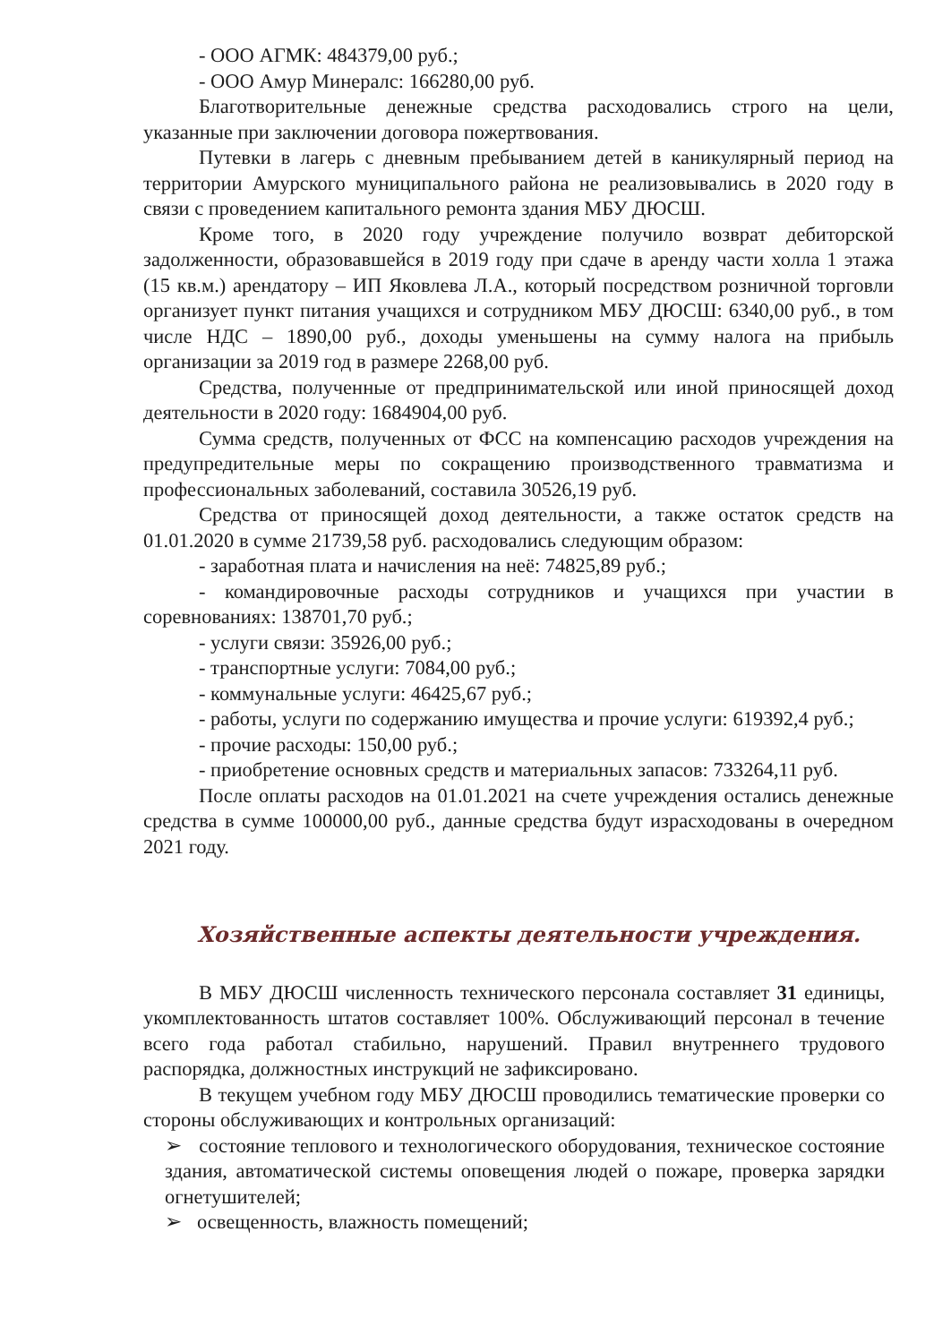- ООО АГМК: 484379,00 руб.;
- ООО Амур Минералс: 166280,00 руб.
Благотворительные денежные средства расходовались строго на цели, указанные при заключении договора пожертвования.
Путевки в лагерь с дневным пребыванием детей в каникулярный период на территории Амурского муниципального района не реализовывались в 2020 году в связи с проведением капитального ремонта здания МБУ ДЮСШ.
Кроме того, в 2020 году учреждение получило возврат дебиторской задолженности, образовавшейся в 2019 году при сдаче в аренду части холла 1 этажа (15 кв.м.) арендатору – ИП Яковлева Л.А., который посредством розничной торговли организует пункт питания учащихся и сотрудником МБУ ДЮСШ: 6340,00 руб., в том числе НДС – 1890,00 руб., доходы уменьшены на сумму налога на прибыль организации за 2019 год в размере 2268,00 руб.
Средства, полученные от предпринимательской или иной приносящей доход деятельности в 2020 году: 1684904,00 руб.
Сумма средств, полученных от ФСС на компенсацию расходов учреждения на предупредительные меры по сокращению производственного травматизма и профессиональных заболеваний, составила 30526,19 руб.
Средства от приносящей доход деятельности, а также остаток средств на 01.01.2020 в сумме 21739,58 руб. расходовались следующим образом:
- заработная плата и начисления на неё: 74825,89 руб.;
- командировочные расходы сотрудников и учащихся при участии в соревнованиях: 138701,70 руб.;
- услуги связи: 35926,00 руб.;
- транспортные услуги: 7084,00 руб.;
- коммунальные услуги: 46425,67 руб.;
- работы, услуги по содержанию имущества и прочие услуги: 619392,4 руб.;
- прочие расходы: 150,00 руб.;
- приобретение основных средств и материальных запасов: 733264,11 руб.
После оплаты расходов на 01.01.2021 на счете учреждения остались денежные средства в сумме 100000,00 руб., данные средства будут израсходованы в очередном 2021 году.
Хозяйственные аспекты деятельности учреждения.
В МБУ ДЮСШ численность технического персонала составляет 31 единицы, укомплектованность штатов составляет 100%. Обслуживающий персонал в течение всего года работал стабильно, нарушений. Правил внутреннего трудового распорядка, должностных инструкций не зафиксировано.
В текущем учебном году МБУ ДЮСШ проводились тематические проверки со стороны обслуживающих и контрольных организаций:
➢ состояние теплового и технологического оборудования, техническое состояние здания, автоматической системы оповещения людей о пожаре, проверка зарядки огнетушителей;
➢ освещенность, влажность помещений;